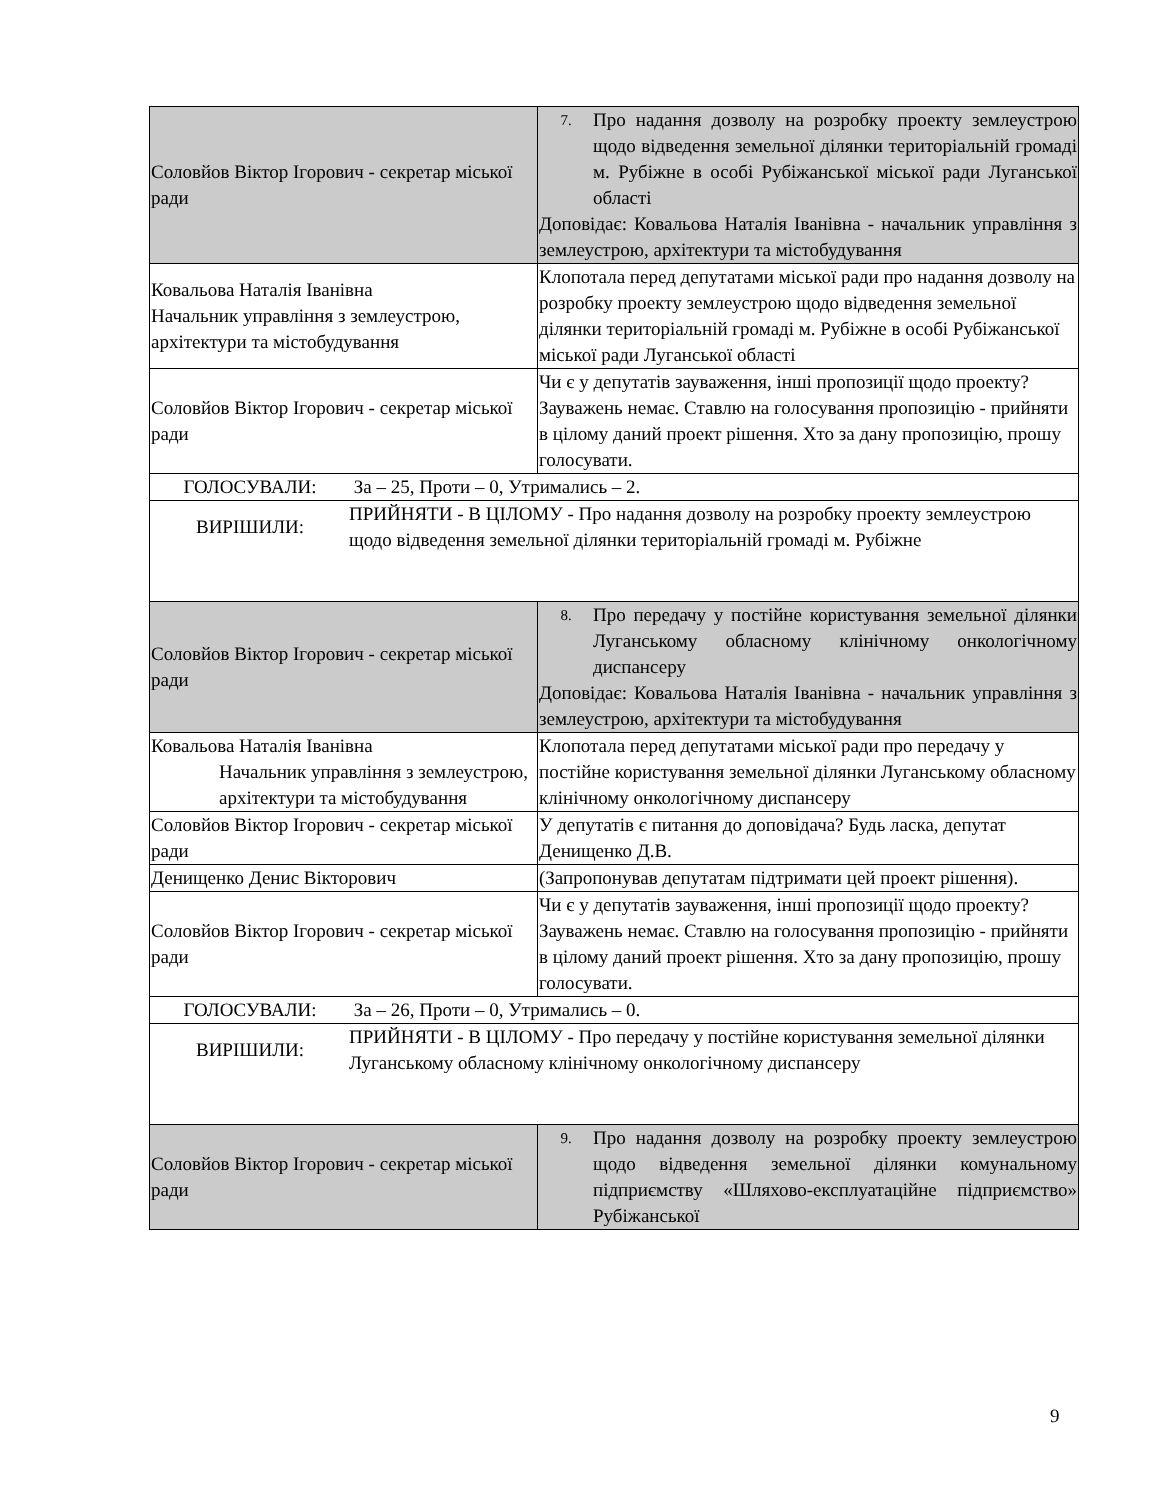| Соловйов Віктор Ігорович - секретар міської ради | 7. Про надання дозволу на розробку проекту землеустрою щодо відведення земельної ділянки територіальній громаді м. Рубіжне в особі Рубіжанської міської ради Луганської області Доповідає: Ковальова Наталія Іванівна - начальник управління з землеустрою, архітектури та містобудування |
| Ковальова Наталія Іванівна Начальник управління з землеустрою, архітектури та містобудування | Клопотала перед депутатами міської ради про надання дозволу на розробку проекту землеустрою щодо відведення земельної ділянки територіальній громаді м. Рубіжне в особі Рубіжанської міської ради Луганської області |
| Соловйов Віктор Ігорович - секретар міської ради | Чи є у депутатів зауваження, інші пропозиції щодо проекту? Зауважень немає. Ставлю на голосування пропозицію - прийняти в цілому даний проект рішення. Хто за дану пропозицію, прошу голосувати. |
| ГОЛОСУВАЛИ: За – 25, Проти – 0, Утримались – 2. | |
| ВИРІШИЛИ: ПРИЙНЯТИ - В ЦІЛОМУ - Про надання дозволу на розробку проекту землеустрою щодо відведення земельної ділянки територіальній громаді м. Рубіжне | |
| Соловйов Віктор Ігорович - секретар міської ради | 8. Про передачу у постійне користування земельної ділянки Луганському обласному клінічному онкологічному диспансеру Доповідає: Ковальова Наталія Іванівна - начальник управління з землеустрою, архітектури та містобудування |
| Ковальова Наталія Іванівна Начальник управління з землеустрою, архітектури та містобудування | Клопотала перед депутатами міської ради про передачу у постійне користування земельної ділянки Луганському обласному клінічному онкологічному диспансеру |
| Соловйов Віктор Ігорович - секретар міської ради | У депутатів є питання до доповідача? Будь ласка, депутат Денищенко Д.В. |
| Денищенко Денис Вікторович | (Запропонував депутатам підтримати цей проект рішення). |
| Соловйов Віктор Ігорович - секретар міської ради | Чи є у депутатів зауваження, інші пропозиції щодо проекту? Зауважень немає. Ставлю на голосування пропозицію - прийняти в цілому даний проект рішення. Хто за дану пропозицію, прошу голосувати. |
| ГОЛОСУВАЛИ: За – 26, Проти – 0, Утримались – 0. | |
| ВИРІШИЛИ: ПРИЙНЯТИ - В ЦІЛОМУ - Про передачу у постійне користування земельної ділянки Луганському обласному клінічному онкологічному диспансеру | |
| Соловйов Віктор Ігорович - секретар міської ради | 9. Про надання дозволу на розробку проекту землеустрою щодо відведення земельної ділянки комунальному підприємству «Шляхово-експлуатаційне підприємство» Рубіжанської |
9